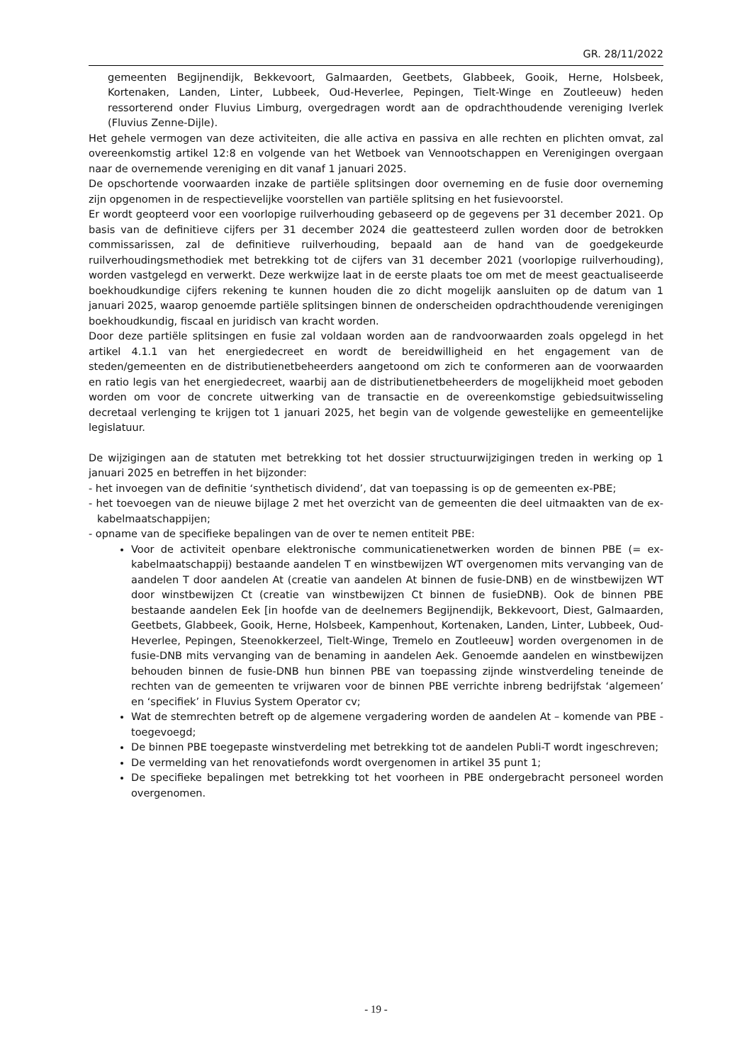GR. 28/11/2022
gemeenten Begijnendijk, Bekkevoort, Galmaarden, Geetbets, Glabbeek, Gooik, Herne, Holsbeek, Kortenaken, Landen, Linter, Lubbeek, Oud-Heverlee, Pepingen, Tielt-Winge en Zoutleeuw) heden ressorterend onder Fluvius Limburg, overgedragen wordt aan de opdrachthoudende vereniging Iverlek (Fluvius Zenne-Dijle).
Het gehele vermogen van deze activiteiten, die alle activa en passiva en alle rechten en plichten omvat, zal overeenkomstig artikel 12:8 en volgende van het Wetboek van Vennootschappen en Verenigingen overgaan naar de overnemende vereniging en dit vanaf 1 januari 2025.
De opschortende voorwaarden inzake de partiële splitsingen door overneming en de fusie door overneming zijn opgenomen in de respectievelijke voorstellen van partiële splitsing en het fusievoorstel.
Er wordt geopteerd voor een voorlopige ruilverhouding gebaseerd op de gegevens per 31 december 2021. Op basis van de definitieve cijfers per 31 december 2024 die geattesteerd zullen worden door de betrokken commissarissen, zal de definitieve ruilverhouding, bepaald aan de hand van de goedgekeurde ruilverhoudingsmethodiek met betrekking tot de cijfers van 31 december 2021 (voorlopige ruilverhouding), worden vastgelegd en verwerkt. Deze werkwijze laat in de eerste plaats toe om met de meest geactualiseerde boekhoudkundige cijfers rekening te kunnen houden die zo dicht mogelijk aansluiten op de datum van 1 januari 2025, waarop genoemde partiële splitsingen binnen de onderscheiden opdrachthoudende verenigingen boekhoudkundig, fiscaal en juridisch van kracht worden.
Door deze partiële splitsingen en fusie zal voldaan worden aan de randvoorwaarden zoals opgelegd in het artikel 4.1.1 van het energiedecreet en wordt de bereidwilligheid en het engagement van de steden/gemeenten en de distributienetbeheerders aangetoond om zich te conformeren aan de voorwaarden en ratio legis van het energiedecreet, waarbij aan de distributienetbeheerders de mogelijkheid moet geboden worden om voor de concrete uitwerking van de transactie en de overeenkomstige gebiedsuitwisseling decretaal verlenging te krijgen tot 1 januari 2025, het begin van de volgende gewestelijke en gemeentelijke legislatuur.
De wijzigingen aan de statuten met betrekking tot het dossier structuurwijzigingen treden in werking op 1 januari 2025 en betreffen in het bijzonder:
- het invoegen van de definitie ‘synthetisch dividend’, dat van toepassing is op de gemeenten ex-PBE;
- het toevoegen van de nieuwe bijlage 2 met het overzicht van de gemeenten die deel uitmaakten van de ex-kabelmaatschappijen;
- opname van de specifieke bepalingen van de over te nemen entiteit PBE:
Voor de activiteit openbare elektronische communicatienetwerken worden de binnen PBE (= ex-kabelmaatschappij) bestaande aandelen T en winstbewijzen WT overgenomen mits vervanging van de aandelen T door aandelen At (creatie van aandelen At binnen de fusie-DNB) en de winstbewijzen WT door winstbewijzen Ct (creatie van winstbewijzen Ct binnen de fusieDNB). Ook de binnen PBE bestaande aandelen Eek [in hoofde van de deelnemers Begijnendijk, Bekkevoort, Diest, Galmaarden, Geetbets, Glabbeek, Gooik, Herne, Holsbeek, Kampenhout, Kortenaken, Landen, Linter, Lubbeek, Oud-Heverlee, Pepingen, Steenokkerzeel, Tielt-Winge, Tremelo en Zoutleeuw] worden overgenomen in de fusie-DNB mits vervanging van de benaming in aandelen Aek. Genoemde aandelen en winstbewijzen behouden binnen de fusie-DNB hun binnen PBE van toepassing zijnde winstverdeling teneinde de rechten van de gemeenten te vrijwaren voor de binnen PBE verrichte inbreng bedrijfstak ‘algemeen’ en ‘specifiek’ in Fluvius System Operator cv;
Wat de stemrechten betreft op de algemene vergadering worden de aandelen At – komende van PBE - toegevoegd;
De binnen PBE toegepaste winstverdeling met betrekking tot de aandelen Publi-T wordt ingeschreven;
De vermelding van het renovatiefonds wordt overgenomen in artikel 35 punt 1;
De specifieke bepalingen met betrekking tot het voorheen in PBE ondergebracht personeel worden overgenomen.
- 19 -